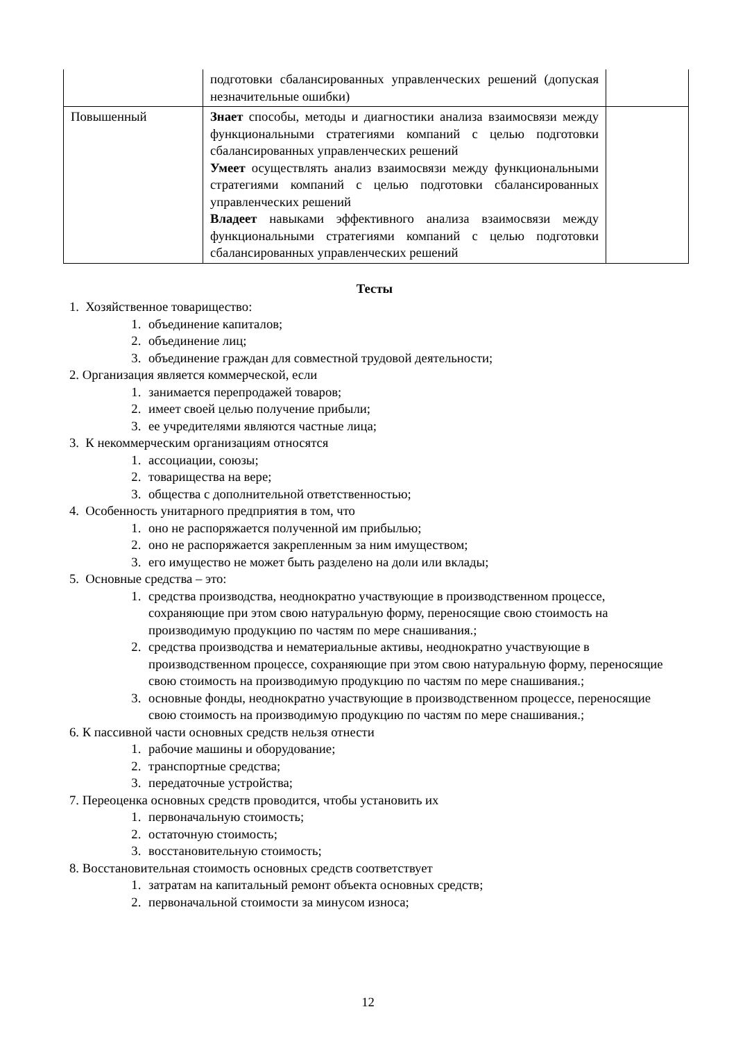| | подготовки сбалансированных управленческих решений (допуская незначительные ошибки) | |
| Повышенный | Знает способы, методы и диагностики анализа взаимосвязи между функциональными стратегиями компаний с целью подготовки сбалансированных управленческих решений Умеет осуществлять анализ взаимосвязи между функциональными стратегиями компаний с целью подготовки сбалансированных управленческих решений Владеет навыками эффективного анализа взаимосвязи между функциональными стратегиями компаний с целью подготовки сбалансированных управленческих решений | |
Тесты
1. Хозяйственное товарищество:
1. объединение капиталов;
2. объединение лиц;
3. объединение граждан для совместной трудовой деятельности;
2. Организация является коммерческой, если
1. занимается перепродажей товаров;
2. имеет своей целью получение прибыли;
3. ее учредителями являются частные лица;
3. К некоммерческим организациям относятся
1. ассоциации, союзы;
2. товарищества на вере;
3. общества с дополнительной ответственностью;
4. Особенность унитарного предприятия в том, что
1. оно не распоряжается полученной им прибылью;
2. оно не распоряжается закрепленным за ним имуществом;
3. его имущество не может быть разделено на доли или вклады;
5. Основные средства – это:
1. средства производства, неоднократно участвующие в производственном процессе, сохраняющие при этом свою натуральную форму, переносящие свою стоимость на производимую продукцию по частям по мере снашивания.;
2. средства производства и нематериальные активы, неоднократно участвующие в производственном процессе, сохраняющие при этом свою натуральную форму, переносящие свою стоимость на производимую продукцию по частям по мере снашивания.;
3. основные фонды, неоднократно участвующие в производственном процессе, переносящие свою стоимость на производимую продукцию по частям по мере снашивания.;
6. К пассивной части основных средств нельзя отнести
1. рабочие машины и оборудование;
2. транспортные средства;
3. передаточные устройства;
7. Переоценка основных средств проводится, чтобы установить их
1. первоначальную стоимость;
2. остаточную стоимость;
3. восстановительную стоимость;
8. Восстановительная стоимость основных средств соответствует
1. затратам на капитальный ремонт объекта основных средств;
2. первоначальной стоимости за минусом износа;
12